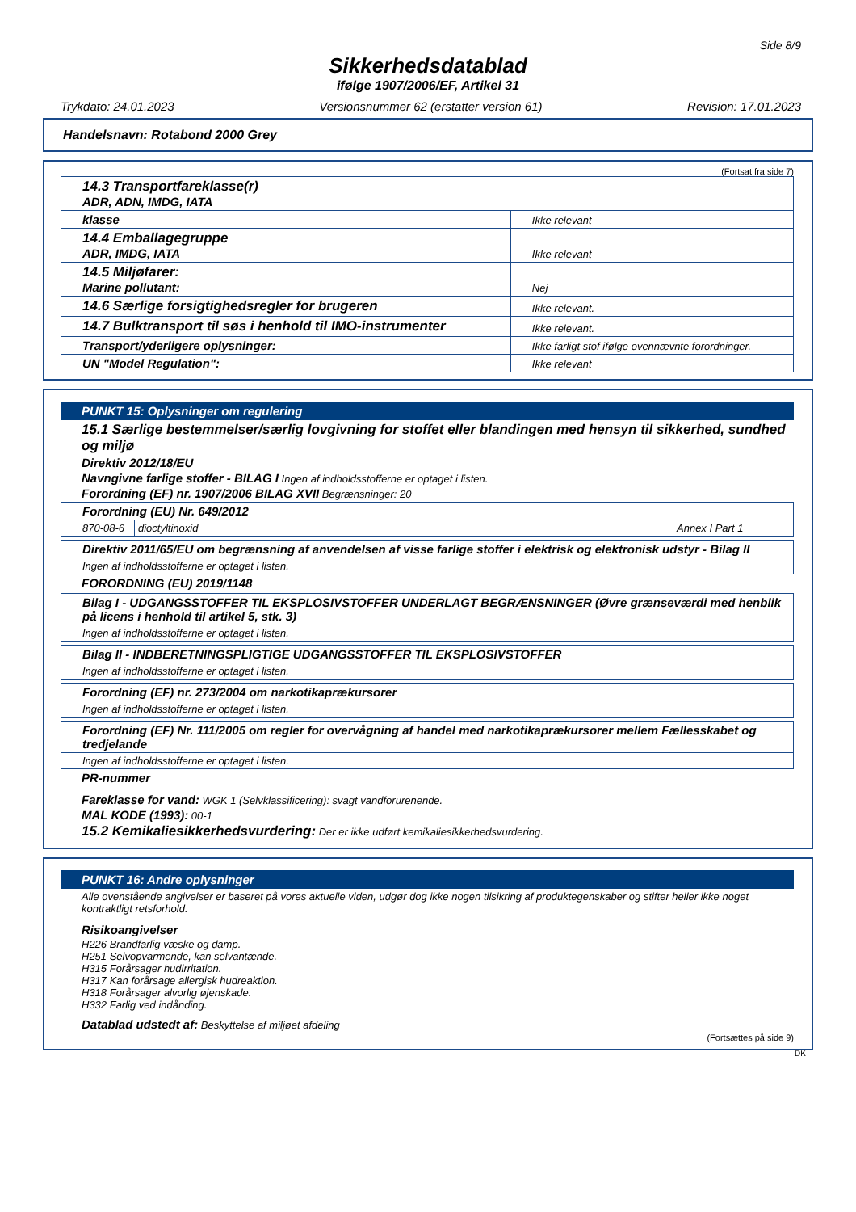Side 8/9
Sikkerhedsdatablad
ifølge 1907/2006/EF, Artikel 31
Trykdato: 24.01.2023 Versionsnummer 62 (erstatter version 61) Revision: 17.01.2023
Handelsnavn: Rotabond 2000 Grey
(Fortsat fra side 7)
| 14.3 Transportfareklasse(r) ADR, ADN, IMDG, IATA | |
| klasse | Ikke relevant |
| 14.4 Emballagegruppe ADR, IMDG, IATA | Ikke relevant |
| 14.5 Miljøfarer: Marine pollutant: | Nej |
| 14.6 Særlige forsigtighedsregler for brugeren | Ikke relevant. |
| 14.7 Bulktransport til søs i henhold til IMO-instrumenter | Ikke relevant. |
| Transport/yderligere oplysninger: | Ikke farligt stof ifølge ovennævnte forordninger. |
| UN "Model Regulation": | Ikke relevant |
PUNKT 15: Oplysninger om regulering
15.1 Særlige bestemmelser/særlig lovgivning for stoffet eller blandingen med hensyn til sikkerhed, sundhed og miljø
Direktiv 2012/18/EU
Navngivne farlige stoffer - BILAG I Ingen af indholdsstofferne er optaget i listen.
Forordning (EF) nr. 1907/2006 BILAG XVII Begrænsninger: 20
| Forordning (EU) Nr. 649/2012 | | |
| 870-08-6 | dioctyltinoxid | Annex I Part 1 |
Direktiv 2011/65/EU om begrænsning af anvendelsen af visse farlige stoffer i elektrisk og elektronisk udstyr - Bilag II
Ingen af indholdsstofferne er optaget i listen.
FORORDNING (EU) 2019/1148
Bilag I - UDGANGSSTOFFER TIL EKSPLOSIVSTOFFER UNDERLAGT BEGRÆNSNINGER (Øvre grænseværdi med henblik på licens i henhold til artikel 5, stk. 3)
Ingen af indholdsstofferne er optaget i listen.
Bilag II - INDBERETNINGSPLIGTIGE UDGANGSSTOFFER TIL EKSPLOSIVSTOFFER
Ingen af indholdsstofferne er optaget i listen.
Forordning (EF) nr. 273/2004 om narkotikaprækursorer
Ingen af indholdsstofferne er optaget i listen.
Forordning (EF) Nr. 111/2005 om regler for overvågning af handel med narkotikaprækursorer mellem Fællesskabet og tredjelande
Ingen af indholdsstofferne er optaget i listen.
PR-nummer
Fareklasse for vand: WGK 1 (Selvklassificering): svagt vandforurenende.
MAL KODE (1993): 00-1
15.2 Kemikaliesikkerhedsvurdering: Der er ikke udført kemikaliesikkerhedsvurdering.
PUNKT 16: Andre oplysninger
Alle ovenstående angivelser er baseret på vores aktuelle viden, udgør dog ikke nogen tilsikring af produktegenskaber og stifter heller ikke noget kontraktligt retsforhold.
Risikoangivelser
H226 Brandfarlig væske og damp.
H251 Selvopvarmende, kan selvantænde.
H315 Forårsager hudirritation.
H317 Kan forårsage allergisk hudreaktion.
H318 Forårsager alvorlig øjenskade.
H332 Farlig ved indånding.
Datablad udstedt af: Beskyttelse af miljøet afdeling
(Fortsættes på side 9)
DK